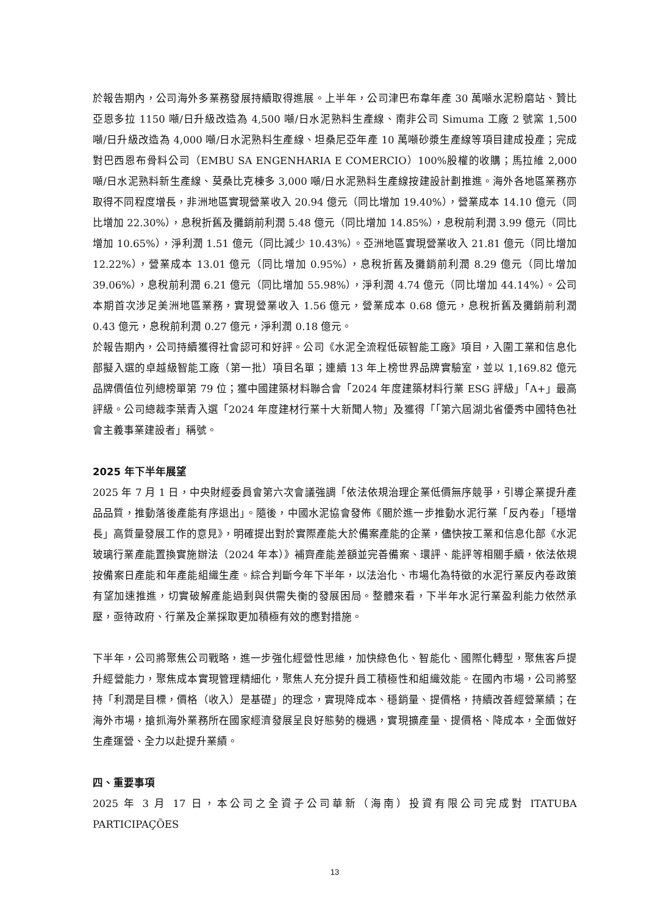於報告期內，公司海外多業務發展持續取得進展。上半年，公司津巴布韋年產 30 萬噸水泥粉磨站、贊比亞恩多拉 1150 噸/日升級改造為 4,500 噸/日水泥熟料生產線、南非公司 Simuma 工廠 2 號窯 1,500 噸/日升級改造為 4,000 噸/日水泥熟料生產線、坦桑尼亞年產 10 萬噸砂漿生產線等項目建成投產；完成對巴西恩布骨料公司（EMBU SA ENGENHARIA E COMERCIO）100%股權的收購；馬拉維 2,000 噸/日水泥熟料新生產線、莫桑比克棟多 3,000 噸/日水泥熟料生產線按建設計劃推進。海外各地區業務亦取得不同程度增長，非洲地區實現營業收入 20.94 億元（同比增加 19.40%），營業成本 14.10 億元（同比增加 22.30%），息稅折舊及攤銷前利潤 5.48 億元（同比增加 14.85%），息稅前利潤 3.99 億元（同比增加 10.65%），淨利潤 1.51 億元（同比減少 10.43%）。亞洲地區實現營業收入 21.81 億元（同比增加 12.22%），營業成本 13.01 億元（同比增加 0.95%），息稅折舊及攤銷前利潤 8.29 億元（同比增加 39.06%），息稅前利潤 6.21 億元（同比增加 55.98%），淨利潤 4.74 億元（同比增加 44.14%）。公司本期首次涉足美洲地區業務，實現營業收入 1.56 億元，營業成本 0.68 億元，息稅折舊及攤銷前利潤 0.43 億元，息稅前利潤 0.27 億元，淨利潤 0.18 億元。
於報告期內，公司持續獲得社會認可和好評。公司《水泥全流程低碳智能工廠》項目，入圍工業和信息化部擬入選的卓越級智能工廠（第一批）項目名單；連續 13 年上榜世界品牌實驗室，並以 1,169.82 億元品牌價值位列總榜單第 79 位；獲中國建築材料聯合會「2024 年度建築材料行業 ESG 評級」「A+」最高評級。公司總裁李葉青入選「2024 年度建材行業十大新聞人物」及獲得「「第六屆湖北省優秀中國特色社會主義事業建設者」稱號。
2025 年下半年展望
2025 年 7 月 1 日，中央財經委員會第六次會議強調「依法依規治理企業低價無序競爭，引導企業提升產品品質，推動落後產能有序退出」。隨後，中國水泥協會發佈《關於進一步推動水泥行業「反內卷」「穩增長」高質量發展工作的意見》，明確提出對於實際產能大於備案產能的企業，儘快按工業和信息化部《水泥玻璃行業產能置換實施辦法（2024 年本）》補齊產能差額並完善備案、環評、能評等相關手續，依法依規按備案日產能和年產能組織生產。綜合判斷今年下半年，以法治化、市場化為特徵的水泥行業反內卷政策有望加速推進，切實破解產能過剩與供需失衡的發展困局。整體來看，下半年水泥行業盈利能力依然承壓，亟待政府、行業及企業採取更加積極有效的應對措施。
下半年，公司將聚焦公司戰略，進一步強化經營性思維，加快綠色化、智能化、國際化轉型，聚焦客戶提升經營能力，聚焦成本實現管理精細化，聚焦人充分提升員工積極性和組織效能。在國內市場，公司將堅持「利潤是目標，價格（收入）是基礎」的理念，實現降成本、穩銷量、提價格，持續改善經營業績；在海外市場，搶抓海外業務所在國家經濟發展呈良好態勢的機遇，實現擴產量、提價格、降成本，全面做好生產運營、全力以赴提升業績。
四、重要事項
2025 年 3 月 17 日，本公司之全資子公司華新（海南）投資有限公司完成對 ITATUBA PARTICIPAÇÕES
13